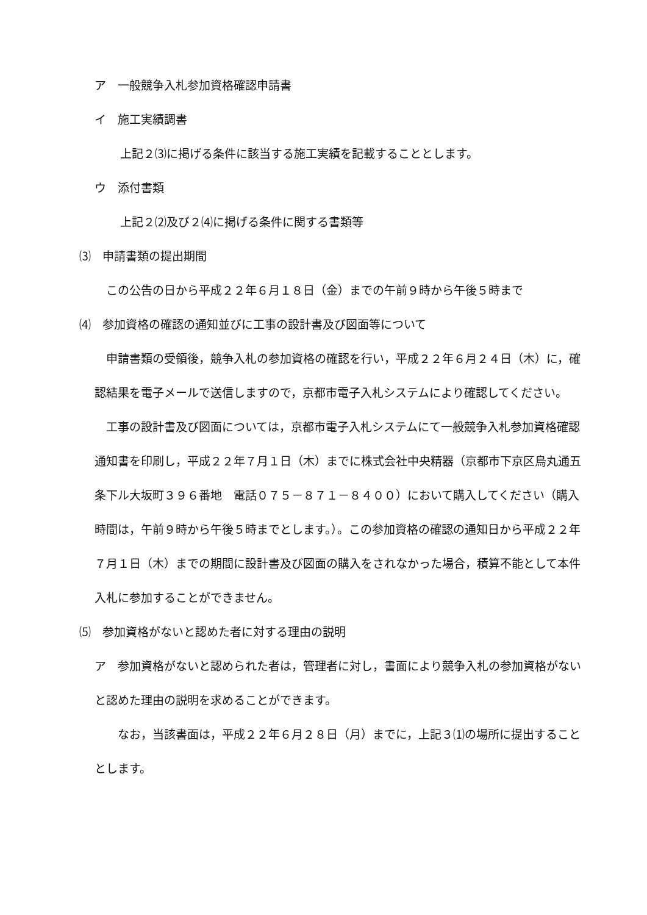ア　一般競争入札参加資格確認申請書
イ　施工実績調書
上記２⑶に掲げる条件に該当する施工実績を記載することとします。
ウ　添付書類
上記２⑵及び２⑷に掲げる条件に関する書類等
⑶　申請書類の提出期間
　この公告の日から平成２２年６月１８日（金）までの午前９時から午後５時まで
⑷　参加資格の確認の通知並びに工事の設計書及び図面等について
　申請書類の受領後，競争入札の参加資格の確認を行い，平成２２年６月２４日（木）に，確認結果を電子メールで送信しますので，京都市電子入札システムにより確認してください。
　工事の設計書及び図面については，京都市電子入札システムにて一般競争入札参加資格確認通知書を印刷し，平成２２年７月１日（木）までに株式会社中央精器（京都市下京区烏丸通五条下ル大坂町３９６番地　電話０７５－８７１－８４００）において購入してください（購入時間は，午前９時から午後５時までとします。）。この参加資格の確認の通知日から平成２２年７月１日（木）までの期間に設計書及び図面の購入をされなかった場合，積算不能として本件入札に参加することができません。
⑸　参加資格がないと認めた者に対する理由の説明
ア　参加資格がないと認められた者は，管理者に対し，書面により競争入札の参加資格がないと認めた理由の説明を求めることができます。
　　なお，当該書面は，平成２２年６月２８日（月）までに，上記３⑴の場所に提出することとします。